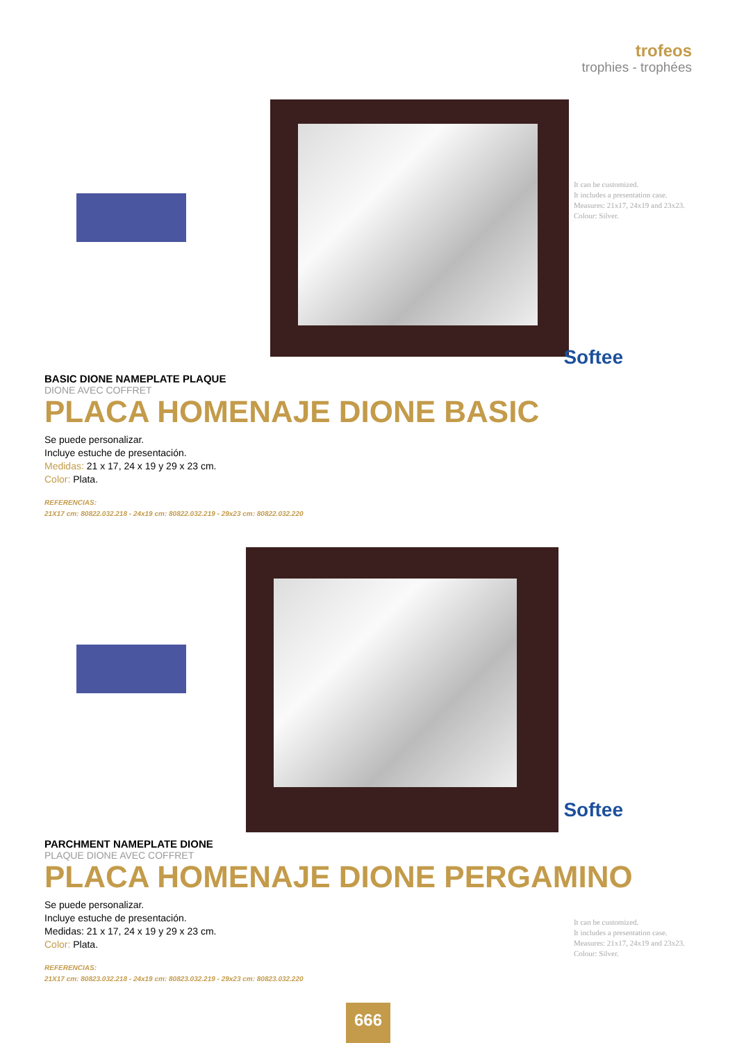trofeos
trophies - trophées
Softee
BASIC DIONE NAMEPLATE PLAQUE
DIONE AVEC COFFRET
PLACA HOMENAJE DIONE BASIC
Se puede personalizar.
Incluye estuche de presentación.
Medidas: 21 x 17, 24 x 19 y 29 x 23 cm.
Color: Plata.
REFERENCIAS:
21X17 cm: 80822.032.218 - 24x19 cm: 80822.032.219 - 29x23 cm: 80822.032.220
It can be customized.
It includes a presentation case.
Measures: 21x17, 24x19 and 23x23.
Colour: Silver.
Softee
PARCHMENT NAMEPLATE DIONE
PLAQUE DIONE AVEC COFFRET
PLACA HOMENAJE DIONE PERGAMINO
Se puede personalizar.
Incluye estuche de presentación.
Medidas: 21 x 17, 24 x 19 y 29 x 23 cm.
Color: Plata.
REFERENCIAS:
21X17 cm: 80823.032.218 - 24x19 cm: 80823.032.219 - 29x23 cm: 80823.032.220
It can be customized.
It includes a presentation case.
Measures: 21x17, 24x19 and 23x23.
Colour: Silver.
666